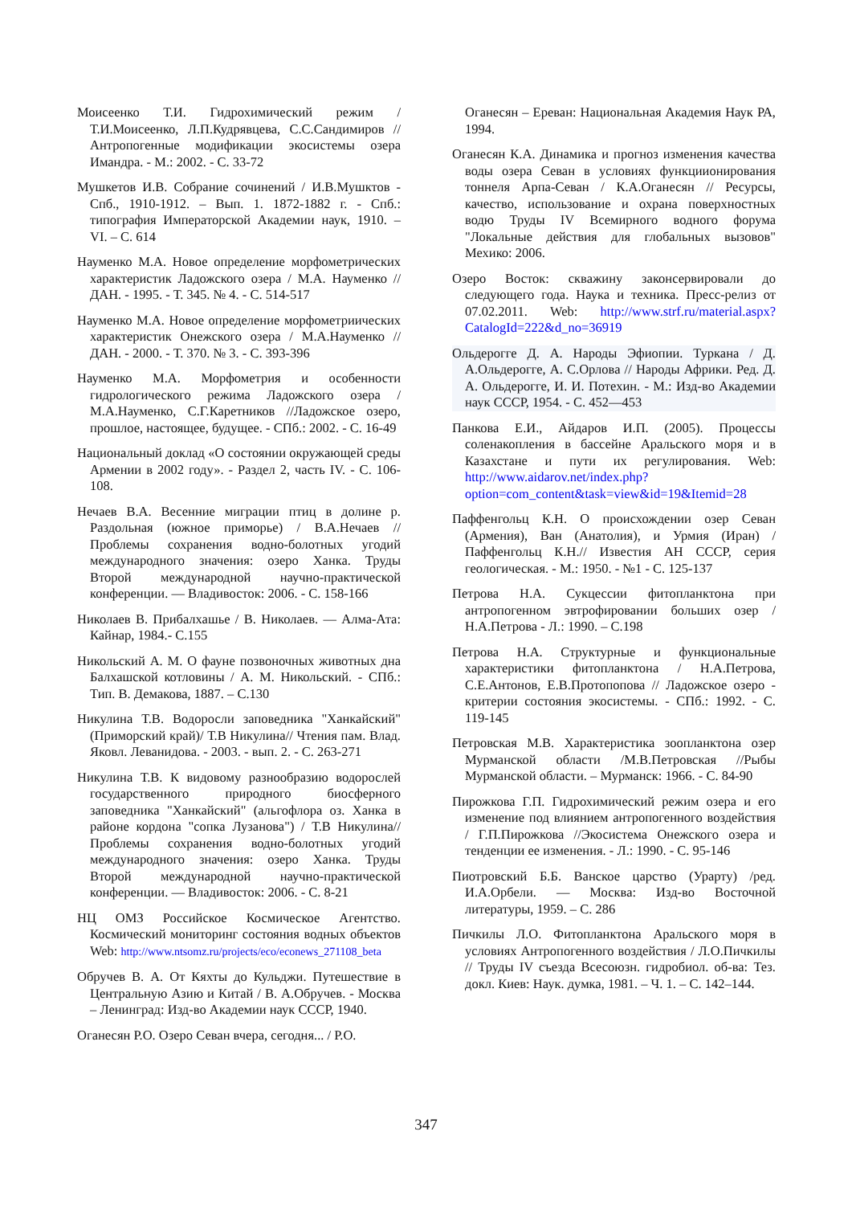Моисеенко Т.И. Гидрохимический режим / Т.И.Моисеенко, Л.П.Кудрявцева, С.С.Сандимиров // Антропогенные модификации экосистемы озера Имандра. - М.: 2002. - С. 33-72
Мушкетов И.В. Собрание сочинений / И.В.Мушктов - Спб., 1910-1912. – Вып. 1. 1872-1882 г. - Спб.: типография Императорской Академии наук, 1910. – VI. – С. 614
Науменко М.А. Новое определение морфометрических характеристик Ладожского озера / М.А. Науменко // ДАН. - 1995. - Т. 345. № 4. - С. 514-517
Науменко М.А. Новое определение морфометриических характеристик Онежского озера / М.А.Науменко // ДАН. - 2000. - Т. 370. № 3. - С. 393-396
Науменко М.А. Морфометрия и особенности гидрологического режима Ладожского озера / М.А.Науменко, С.Г.Каретников //Ладожское озеро, прошлое, настоящее, будущее. - СПб.: 2002. - С. 16-49
Национальный доклад «О состоянии окружающей среды Армении в 2002 году». - Раздел 2, часть IV. - С. 106-108.
Нечаев В.А. Весенние миграции птиц в долине р. Раздольная (южное приморье) / В.А.Нечаев // Проблемы сохранения водно-болотных угодий международного значения: озеро Ханка. Труды Второй международной научно-практической конференции. — Владивосток: 2006. - С. 158-166
Николаев В. Прибалхашье / В. Николаев. — Алма-Ата: Кайнар, 1984.- С.155
Никольский А. М. О фауне позвоночных животных дна Балхашской котловины / А. М. Никольский. - СПб.: Тип. В. Демакова, 1887. – С.130
Никулина Т.В. Водоросли заповедника "Ханкайский" (Приморский край)/ Т.В Никулина// Чтения пам. Влад. Яковл. Леванидова. - 2003. - вып. 2. - С. 263-271
Никулина Т.В. К видовому разнообразию водорослей государственного природного биосферного заповедника "Ханкайский" (альгофлора оз. Ханка в районе кордона "сопка Лузанова") / Т.В Никулина// Проблемы сохранения водно-болотных угодий международного значения: озеро Ханка. Труды Второй международной научно-практической конференции. — Владивосток: 2006. - С. 8-21
НЦ ОМЗ Российское Космическое Агентство. Космический мониторинг состояния водных объектов Web: http://www.ntsomz.ru/projects/eco/econews_271108_beta
Обручев В. А. От Кяхты до Кульджи. Путешествие в Центральную Азию и Китай / В. А.Обручев. - Москва – Ленинград: Изд-во Академии наук СССР, 1940.
Оганесян Р.О. Озеро Севан вчера, сегодня... / Р.О.
Оганесян – Ереван: Национальная Академия Наук РА, 1994.
Оганесян К.А. Динамика и прогноз изменения качества воды озера Севан в условиях функциионирования тоннеля Арпа-Севан / К.А.Оганесян // Ресурсы, качество, использование и охрана поверхностных водю Труды IV Всемирного водного форума "Локальные действия для глобальных вызовов" Мехико: 2006.
Озеро Восток: скважину законсервировали до следующего года. Наука и техника. Пресс-релиз от 07.02.2011. Web: http://www.strf.ru/material.aspx?CatalogId=222&d_no=36919
Ольдерогге Д. А. Народы Эфиопии. Туркана / Д. А.Ольдерогге, А. С.Орлова // Народы Африки. Ред. Д. А. Ольдерогге, И. И. Потехин. - М.: Изд-во Академии наук СССР, 1954. - С. 452—453
Панкова Е.И., Айдаров И.П. (2005). Процессы соленакопления в бассейне Аральского моря и в Казахстане и пути их регулирования. Web: http://www.aidarov.net/index.php?option=com_content&task=view&id=19&Itemid=28
Паффенгольц К.Н. О происхождении озер Севан (Армения), Ван (Анатолия), и Урмия (Иран) / Паффенгольц К.Н.// Известия АН СССР, серия геологическая. - М.: 1950. - №1 - С. 125-137
Петрова Н.А. Сукцессии фитопланктона при антропогенном эвтрофировании больших озер / Н.А.Петрова - Л.: 1990. – С.198
Петрова Н.А. Структурные и функциональные характеристики фитопланктона / Н.А.Петрова, С.Е.Антонов, Е.В.Протопопова // Ладожское озеро - критерии состояния экосистемы. - СПб.: 1992. - С. 119-145
Петровская М.В. Характеристика зоопланктона озер Мурманской области /М.В.Петровская //Рыбы Мурманской области. – Мурманск: 1966. - С. 84-90
Пирожкова Г.П. Гидрохимический режим озера и его изменение под влиянием антропогенного воздействия / Г.П.Пирожкова //Экосистема Онежского озера и тенденции ее изменения. - Л.: 1990. - С. 95-146
Пиотровский Б.Б. Ванское царство (Урарту) /ред. И.А.Орбели. — Москва: Изд-во Восточной литературы, 1959. – С. 286
Пичкилы Л.О. Фитопланктона Аральского моря в условиях Антропогенного воздействия / Л.О.Пичкилы // Труды IV съезда Всесоюзн. гидробиол. об-ва: Тез. докл. Киев: Наук. думка, 1981. – Ч. 1. – С. 142–144.
347